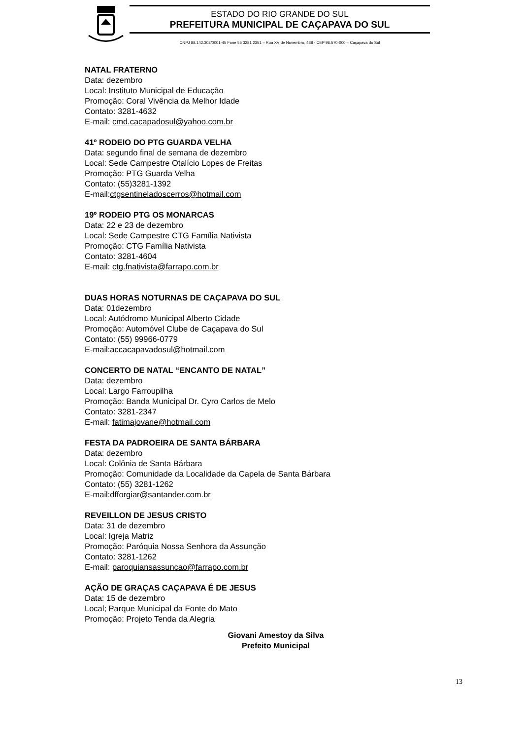ESTADO DO RIO GRANDE DO SUL
PREFEITURA MUNICIPAL DE CAÇAPAVA DO SUL
CNPJ 88.142.302/0001-45 Fone 55 3281 2351 – Rua XV de Novembro, 438 - CEP 96.570-000 – Caçapava do Sul
NATAL FRATERNO
Data: dezembro
Local: Instituto Municipal de Educação
Promoção: Coral Vivência da Melhor Idade
Contato: 3281-4632
E-mail: cmd.cacapadosul@yahoo.com.br
41º RODEIO DO PTG GUARDA VELHA
Data: segundo final de semana de dezembro
Local: Sede Campestre Otalício Lopes de Freitas
Promoção: PTG Guarda Velha
Contato: (55)3281-1392
E-mail:ctgsentineladoscerros@hotmail.com
19º RODEIO PTG OS MONARCAS
Data: 22 e 23 de dezembro
Local: Sede Campestre CTG Família Nativista
Promoção: CTG Família Nativista
Contato: 3281-4604
E-mail: ctg.fnativista@farrapo.com.br
DUAS HORAS NOTURNAS DE CAÇAPAVA DO SUL
Data: 01dezembro
Local: Autódromo Municipal Alberto Cidade
Promoção: Automóvel Clube de Caçapava do Sul
Contato: (55) 99966-0779
E-mail:accacapavadosul@hotmail.com
CONCERTO DE NATAL “ENCANTO DE NATAL”
Data: dezembro
Local: Largo Farroupilha
Promoção: Banda Municipal Dr. Cyro Carlos de Melo
Contato: 3281-2347
E-mail: fatimajovane@hotmail.com
FESTA DA PADROEIRA DE SANTA BÁRBARA
Data: dezembro
Local: Colônia de Santa Bárbara
Promoção: Comunidade da Localidade da Capela de Santa Bárbara
Contato: (55) 3281-1262
E-mail:dfforgiar@santander.com.br
REVEILLON DE JESUS CRISTO
Data: 31 de dezembro
Local: Igreja Matriz
Promoção: Paróquia Nossa Senhora da Assunção
Contato: 3281-1262
E-mail: paroquiansassuncao@farrapo.com.br
AÇÃO DE GRAÇAS CAÇAPAVA É DE JESUS
Data: 15 de dezembro
Local; Parque Municipal da Fonte do Mato
Promoção: Projeto Tenda da Alegria
Giovani Amestoy da Silva
Prefeito Municipal
13